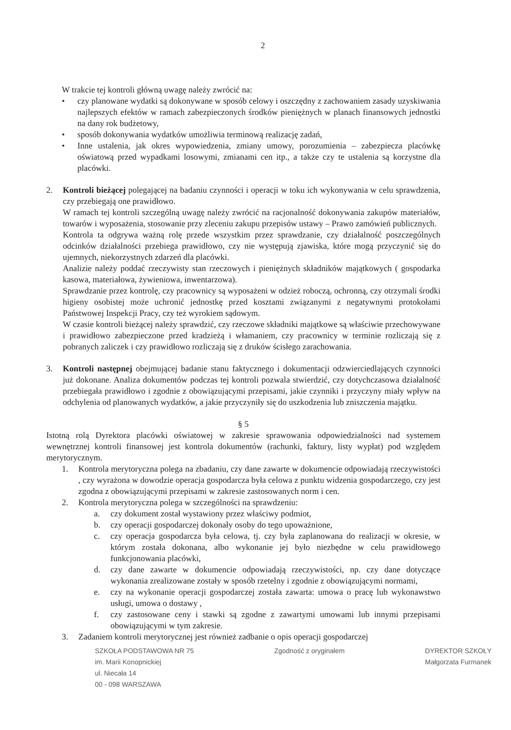2
W trakcie tej kontroli główną uwagę należy zwrócić na:
• czy planowane wydatki są dokonywane w sposób celowy i oszczędny z zachowaniem zasady uzyskiwania najlepszych efektów w ramach zabezpieczonych środków pieniężnych w planach finansowych jednostki na dany rok budżetowy,
• sposób dokonywania wydatków umożliwia terminową realizację zadań,
• Inne ustalenia, jak okres wypowiedzenia, zmiany umowy, porozumienia – zabezpiecza placówkę oświatową przed wypadkami losowymi, zmianami cen itp., a także czy te ustalenia są korzystne dla placówki.
2. Kontroli bieżącej polegającej na badaniu czynności i operacji w toku ich wykonywania w celu sprawdzenia, czy przebiegają one prawidłowo.
W ramach tej kontroli szczególną uwagę należy zwrócić na racjonalność dokonywania zakupów materiałów, towarów i wyposażenia, stosowanie przy zleceniu zakupu przepisów ustawy – Prawo zamówień publicznych.
Kontrola ta odgrywa ważną rolę przede wszystkim przez sprawdzanie, czy działalność poszczególnych odcinków działalności przebiega prawidłowo, czy nie występują zjawiska, które mogą przyczynić się do ujemnych, niekorzystnych zdarzeń dla placówki.
Analizie należy poddać rzeczywisty stan rzeczowych i pieniężnych składników majątkowych ( gospodarka kasowa, materiałowa, żywieniowa, inwentarzowa).
Sprawdzanie przez kontrolę, czy pracownicy są wyposażeni w odzież roboczą, ochronną, czy otrzymali środki higieny osobistej może uchronić jednostkę przed kosztami związanymi z negatywnymi protokołami Państwowej Inspekcji Pracy, czy też wyrokiem sądowym.
W czasie kontroli bieżącej należy sprawdzić, czy rzeczowe składniki majątkowe są właściwie przechowywane i prawidłowo zabezpieczone przed kradzieżą i włamaniem, czy pracownicy w terminie rozliczają się z pobranych zaliczek i czy prawidłowo rozliczają się z druków ścisłego zarachowania.
3. Kontroli następnej obejmującej badanie stanu faktycznego i dokumentacji odzwierciedlających czynności już dokonane. Analiza dokumentów podczas tej kontroli pozwala stwierdzić, czy dotychczasowa działalność przebiegała prawidłowo i zgodnie z obowiązującymi przepisami, jakie czynniki i przyczyny miały wpływ na odchylenia od planowanych wydatków, a jakie przyczyniły się do uszkodzenia lub zniszczenia majątku.
§ 5
Istotną rolą Dyrektora placówki oświatowej w zakresie sprawowania odpowiedzialności nad systemem wewnętrznej kontroli finansowej jest kontrola dokumentów (rachunki, faktury, listy wypłat) pod względem merytorycznym.
1. Kontrola merytoryczna polega na zbadaniu, czy dane zawarte w dokumencie odpowiadają rzeczywistości , czy wyrażona w dowodzie operacja gospodarcza była celowa z punktu widzenia gospodarczego, czy jest zgodna z obowiązującymi przepisami w zakresie zastosowanych norm i cen.
2. Kontrola merytoryczna polega w szczególności na sprawdzeniu:
a. czy dokument został wystawiony przez właściwy podmiot,
b. czy operacji gospodarczej dokonały osoby do tego upoważnione,
c. czy operacja gospodarcza była celowa, tj. czy była zaplanowana do realizacji w okresie, w którym została dokonana, albo wykonanie jej było niezbędne w celu prawidłowego funkcjonowania placówki,
d. czy dane zawarte w dokumencie odpowiadają rzeczywistości, np. czy dane dotyczące wykonania zrealizowane zostały w sposób rzetelny i zgodnie z obowiązującymi normami,
e. czy na wykonanie operacji gospodarczej została zawarta: umowa o pracę lub wykonawstwo usługi, umowa o dostawy ,
f. czy zastosowane ceny i stawki są zgodne z zawartymi umowami lub innymi przepisami obowiązującymi w tym zakresie.
3. Zadaniem kontroli merytorycznej jest również zadbanie o opis operacji gospodarczej
SZKOŁA PODSTAWOWA NR 75
im. Marii Konopnickiej
ul. Niecała 14
00 - 098 WARSZAWA
Zgodność z oryginałem DYREKTOR SZKOŁY
Małgorzata Furmanek